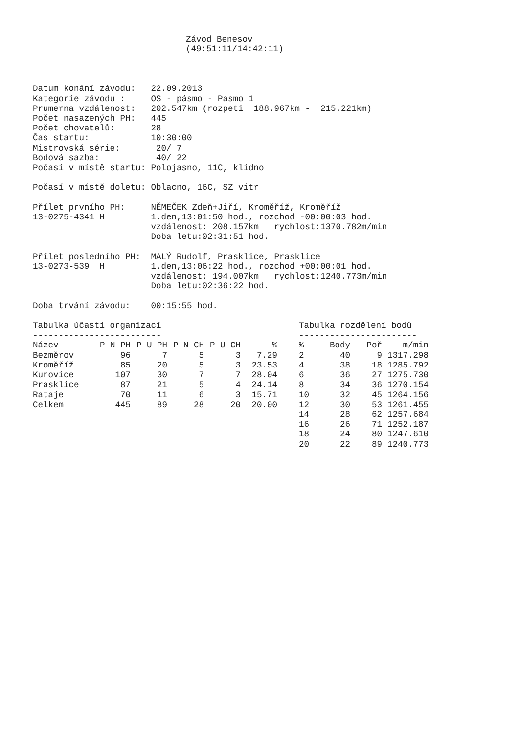Závod Benesov
(49:51:11/14:42:11)
Datum konání závodu:   22.09.2013
Kategorie závodu :     OS - pásmo - Pasmo 1
Prumerna vzdálenost:   202.547km (rozpeti  188.967km -  215.221km)
Počet nasazených PH:   445
Počet chovatelů:       28
Čas startu:            10:30:00
Mistrovská série:       20/ 7
Bodová sazba:           40/ 22
Počasí v místě startu: Polojasno, 11C, klidno

Počasí v místě doletu: Oblacno, 16C, SZ vitr

Přílet prvního PH:     NĚMEČEK Zdeň+Jiří, Kroměříž, Kroměříž
13-0275-4341 H         1.den,13:01:50 hod., rozchod -00:00:03 hod.
                       vzdálenost: 208.157km   rychlost:1370.782m/min
                       Doba letu:02:31:51 hod.

Přílet posledního PH:  MALÝ Rudolf, Prasklice, Prasklice
13-0273-539  H         1.den,13:06:22 hod., rozchod +00:00:01 hod.
                       vzdálenost: 194.007km   rychlost:1240.773m/min
                       Doba letu:02:36:22 hod.

Doba trvání závodu:    00:15:55 hod.
Tabulka účasti organizací
-------------------------
| Název | P_N_PH | P_U_PH | P_N_CH | P_U_CH | % |
| --- | --- | --- | --- | --- | --- |
| Bezměrov | 96 | 7 | 5 | 3 | 7.29 |
| Kroměříž | 85 | 20 | 5 | 3 | 23.53 |
| Kurovice | 107 | 30 | 7 | 7 | 28.04 |
| Prasklice | 87 | 21 | 5 | 4 | 24.14 |
| Rataje | 70 | 11 | 6 | 3 | 15.71 |
| Celkem | 445 | 89 | 28 | 20 | 20.00 |
Tabulka rozdělení bodů
-----------------------
| % | Body | Poř | m/min |
| --- | --- | --- | --- |
| 2 | 40 | 9 | 1317.298 |
| 4 | 38 | 18 | 1285.792 |
| 6 | 36 | 27 | 1275.730 |
| 8 | 34 | 36 | 1270.154 |
| 10 | 32 | 45 | 1264.156 |
| 12 | 30 | 53 | 1261.455 |
| 14 | 28 | 62 | 1257.684 |
| 16 | 26 | 71 | 1252.187 |
| 18 | 24 | 80 | 1247.610 |
| 20 | 22 | 89 | 1240.773 |